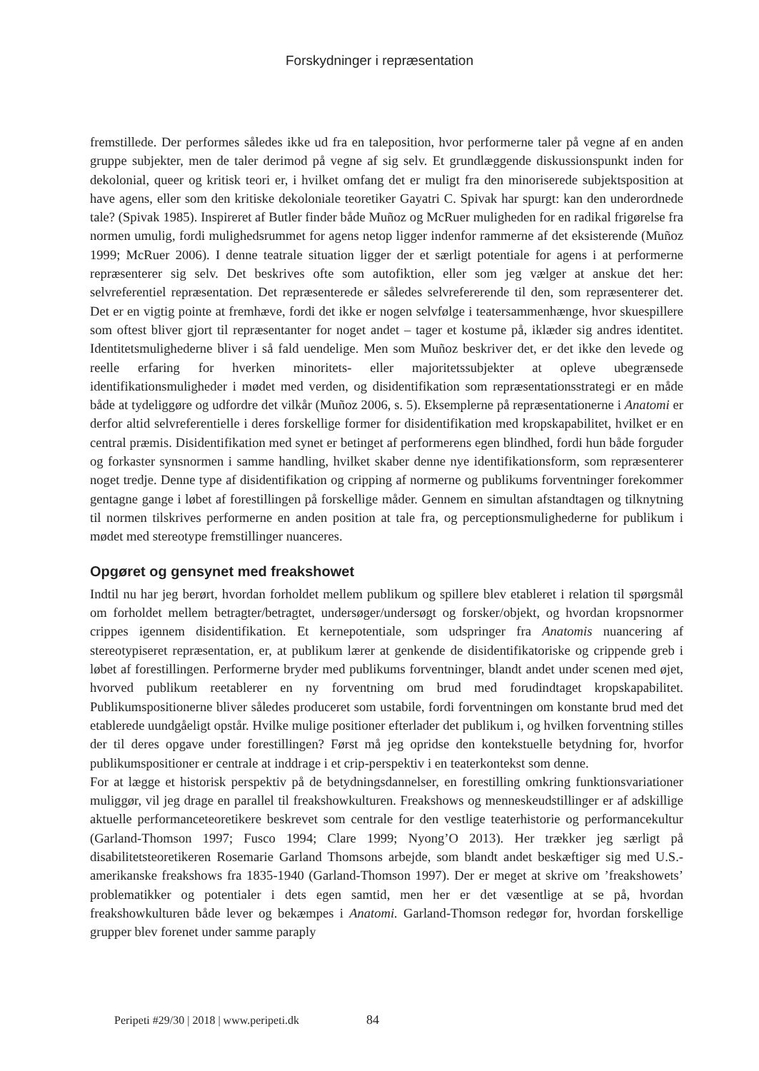Forskydninger i repræsentation
fremstillede. Der performes således ikke ud fra en taleposition, hvor performerne taler på vegne af en anden gruppe subjekter, men de taler derimod på vegne af sig selv. Et grundlæggende diskussionspunkt inden for dekolonial, queer og kritisk teori er, i hvilket omfang det er muligt fra den minoriserede subjektsposition at have agens, eller som den kritiske dekoloniale teoretiker Gayatri C. Spivak har spurgt: kan den underordnede tale? (Spivak 1985). Inspireret af Butler finder både Muñoz og McRuer muligheden for en radikal frigørelse fra normen umulig, fordi mulighedsrummet for agens netop ligger indenfor rammerne af det eksisterende (Muñoz 1999; McRuer 2006). I denne teatrale situation ligger der et særligt potentiale for agens i at performerne repræsenterer sig selv. Det beskrives ofte som autofiktion, eller som jeg vælger at anskue det her: selvreferentiel repræsentation. Det repræsenterede er således selvrefererende til den, som repræsenterer det. Det er en vigtig pointe at fremhæve, fordi det ikke er nogen selvfølge i teatersammenhænge, hvor skuespillere som oftest bliver gjort til repræsentanter for noget andet – tager et kostume på, iklæder sig andres identitet. Identitetsmulighederne bliver i så fald uendelige. Men som Muñoz beskriver det, er det ikke den levede og reelle erfaring for hverken minoritets- eller majoritetssubjekter at opleve ubegrænsede identifikationsmuligheder i mødet med verden, og disidentifikation som repræsentationsstrategi er en måde både at tydeliggøre og udfordre det vilkår (Muñoz 2006, s. 5). Eksemplerne på repræsentationerne i Anatomi er derfor altid selvreferentielle i deres forskellige former for disidentifikation med kropskapabilitet, hvilket er en central præmis. Disidentifikation med synet er betinget af performerens egen blindhed, fordi hun både forguder og forkaster synsnormen i samme handling, hvilket skaber denne nye identifikationsform, som repræsenterer noget tredje. Denne type af disidentifikation og cripping af normerne og publikums forventninger forekommer gentagne gange i løbet af forestillingen på forskellige måder. Gennem en simultan afstandtagen og tilknytning til normen tilskrives performerne en anden position at tale fra, og perceptionsmulighederne for publikum i mødet med stereotype fremstillinger nuanceres.
Opgøret og gensynet med freakshowet
Indtil nu har jeg berørt, hvordan forholdet mellem publikum og spillere blev etableret i relation til spørgsmål om forholdet mellem betragter/betragtet, undersøger/undersøgt og forsker/objekt, og hvordan kropsnormer crippes igennem disidentifikation. Et kernepotentiale, som udspringer fra Anatomis nuancering af stereotypiseret repræsentation, er, at publikum lærer at genkende de disidentifikatoriske og crippende greb i løbet af forestillingen. Performerne bryder med publikums forventninger, blandt andet under scenen med øjet, hvorved publikum reetablerer en ny forventning om brud med forudindtaget kropskapabilitet. Publikumspositionerne bliver således produceret som ustabile, fordi forventningen om konstante brud med det etablerede uundgåeligt opstår. Hvilke mulige positioner efterlader det publikum i, og hvilken forventning stilles der til deres opgave under forestillingen? Først må jeg opridse den kontekstuelle betydning for, hvorfor publikumspositioner er centrale at inddrage i et crip-perspektiv i en teaterkontekst som denne.
For at lægge et historisk perspektiv på de betydningsdannelser, en forestilling omkring funktionsvariationer muliggør, vil jeg drage en parallel til freakshowkulturen. Freakshows og menneskeudstillinger er af adskillige aktuelle performanceteoretikere beskrevet som centrale for den vestlige teaterhistorie og performancekultur (Garland-Thomson 1997; Fusco 1994; Clare 1999; Nyong’O 2013). Her trækker jeg særligt på disabilitetsteoretikeren Rosemarie Garland Thomsons arbejde, som blandt andet beskæftiger sig med U.S.-amerikanske freakshows fra 1835-1940 (Garland-Thomson 1997). Der er meget at skrive om ’freakshowets’ problematikker og potentialer i dets egen samtid, men her er det væsentlige at se på, hvordan freakshowkulturen både lever og bekæmpes i Anatomi. Garland-Thomson redegør for, hvordan forskellige grupper blev forenet under samme paraply
Peripeti #29/30 | 2018 | www.peripeti.dk 84